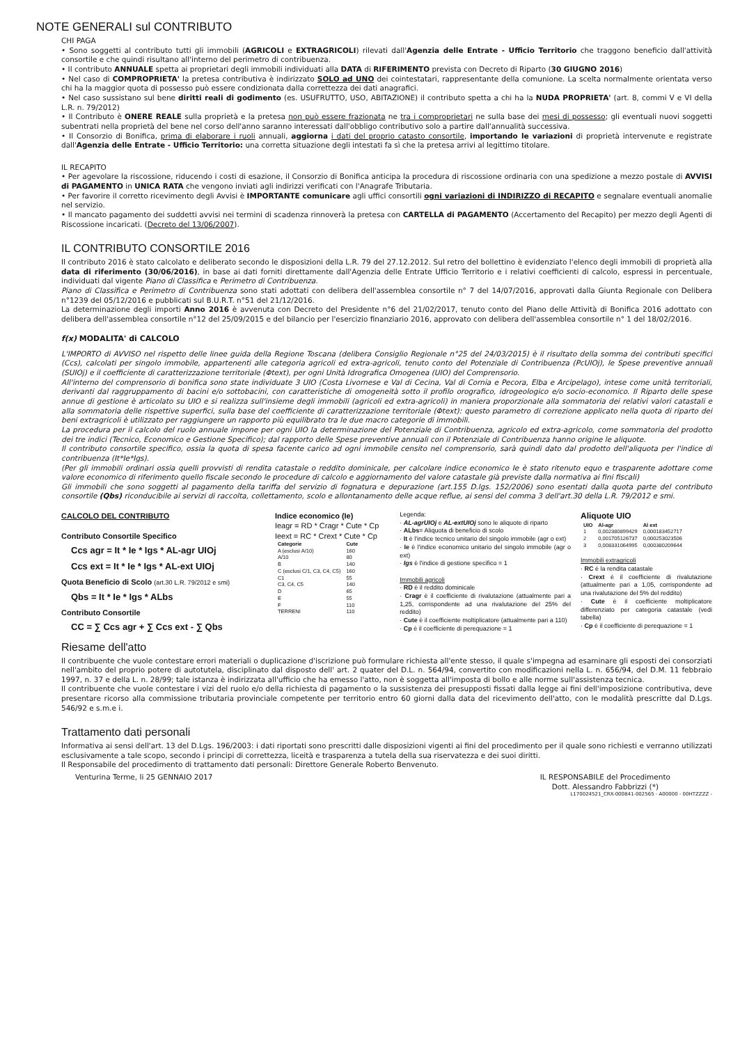NOTE GENERALI sul CONTRIBUTO
CHI PAGA
• Sono soggetti al contributo tutti gli immobili (AGRICOLI e EXTRAGRICOLI) rilevati dall'Agenzia delle Entrate - Ufficio Territorio che traggono beneficio dall'attività consortile e che quindi risultano all'interno del perimetro di contribuenza.
• Il contributo ANNUALE spetta ai proprietari degli immobili individuati alla DATA di RIFERIMENTO prevista con Decreto di Riparto (30 GIUGNO 2016)
• Nel caso di COMPROPRIETA' la pretesa contributiva è indirizzato SOLO ad UNO dei cointestatari, rappresentante della comunione. La scelta normalmente orientata verso chi ha la maggior quota di possesso può essere condizionata dalla correttezza dei dati anagrafici.
• Nel caso sussistano sul bene diritti reali di godimento (es. USUFRUTTO, USO, ABITAZIONE) il contributo spetta a chi ha la NUDA PROPRIETA' (art. 8, commi V e VI della L.R. n. 79/2012)
• Il Contributo è ONERE REALE sulla proprietà e la pretesa non può essere frazionata ne tra i comproprietari ne sulla base dei mesi di possesso; gli eventuali nuovi soggetti subentrati nella proprietà del bene nel corso dell'anno saranno interessati dall'obbligo contributivo solo a partire dall'annualità successiva.
• Il Consorzio di Bonifica, prima di elaborare i ruoli annuali, aggiorna i dati del proprio catasto consortile, importando le variazioni di proprietà intervenute e registrate dall'Agenzia delle Entrate - Ufficio Territorio: una corretta situazione degli intestati fa sì che la pretesa arrivi al legittimo titolare.
IL RECAPITO
• Per agevolare la riscossione, riducendo i costi di esazione, il Consorzio di Bonifica anticipa la procedura di riscossione ordinaria con una spedizione a mezzo postale di AVVISI di PAGAMENTO in UNICA RATA che vengono inviati agli indirizzi verificati con l'Anagrafe Tributaria.
• Per favorire il corretto ricevimento degli Avvisi è IMPORTANTE comunicare agli uffici consortili ogni variazioni di INDIRIZZO di RECAPITO e segnalare eventuali anomalie nel servizio.
• Il mancato pagamento dei suddetti avvisi nei termini di scadenza rinnoverà la pretesa con CARTELLA di PAGAMENTO (Accertamento del Recapito) per mezzo degli Agenti di Riscossione incaricati. (Decreto del 13/06/2007).
IL CONTRIBUTO CONSORTILE 2016
Il contributo 2016 è stato calcolato e deliberato secondo le disposizioni della L.R. 79 del 27.12.2012. Sul retro del bollettino è evidenziato l'elenco degli immobili di proprietà alla data di riferimento (30/06/2016), in base ai dati forniti direttamente dall'Agenzia delle Entrate Ufficio Territorio e i relativi coefficienti di calcolo, espressi in percentuale, individuati dal vigente Piano di Classifica e Perimetro di Contribuenza.
Piano di Classifica e Perimetro di Contribuenza sono stati adottati con delibera dell'assemblea consortile n° 7 del 14/07/2016, approvati dalla Giunta Regionale con Delibera n°1239 del 05/12/2016 e pubblicati sul B.U.R.T. n°51 del 21/12/2016.
La determinazione degli importi Anno 2016 è avvenuta con Decreto del Presidente n°6 del 21/02/2017, tenuto conto del Piano delle Attività di Bonifica 2016 adottato con delibera dell'assemblea consortile n°12 del 25/09/2015 e del bilancio per l'esercizio finanziario 2016, approvato con delibera dell'assemblea consortile n° 1 del 18/02/2016.
f(x) MODALITA' di CALCOLO
L'IMPORTO di AVVISO nel rispetto delle linee guida della Regione Toscana (delibera Consiglio Regionale n°25 del 24/03/2015) è il risultato della somma dei contributi specifici (Ccs), calcolati per singolo immobile, appartenenti alle categoria agricoli ed extra-agricoli, tenuto conto del Potenziale di Contribuenza (PcUIOj), le Spese preventive annuali (SUIOj) e il coefficiente di caratterizzazione territoriale (Φtext), per ogni Unità Idrografica Omogenea (UIO) del Comprensorio.
All'interno del comprensorio di bonifica sono state individuate 3 UIO (Costa Livornese e Val di Cecina, Val di Cornia e Pecora, Elba e Arcipelago), intese come unità territoriali, derivanti dal raggruppamento di bacini e/o sottobacini, con caratteristiche di omogeneità sotto il profilo orografico, idrogeologico e/o socio-economico. Il Riparto delle spese annue di gestione è articolato su UIO e si realizza sull'insieme degli immobili (agricoli ed extra-agricoli) in maniera proporzionale alla sommatoria dei relativi valori catastali e alla sommatoria delle rispettive superfici, sulla base del coefficiente di caratterizzazione territoriale (Φtext): questo parametro di correzione applicato nella quota di riparto dei beni extragricoli è utilizzato per raggiungere un rapporto più equilibrato tra le due macro categorie di immobili.
La procedura per il calcolo del ruolo annuale impone per ogni UIO la determinazione del Potenziale di Contribuenza, agricolo ed extra-agricolo, come sommatoria del prodotto dei tre indici (Tecnico, Economico e Gestione Specifico); dal rapporto delle Spese preventive annuali con il Potenziale di Contribuenza hanno origine le aliquote.
Il contributo consortile specifico, ossia la quota di spesa facente carico ad ogni immobile censito nel comprensorio, sarà quindi dato dal prodotto dell'aliquota per l'indice di contribuenza (It*Ie*Igs).
(Per gli immobili ordinari ossia quelli provvisti di rendita catastale o reddito dominicale, per calcolare indice economico Ie è stato ritenuto equo e trasparente adottare come valore economico di riferimento quello fiscale secondo le procedure di calcolo e aggiornamento del valore catastale già previste dalla normativa ai fini fiscali)
Gli immobili che sono soggetti al pagamento della tariffa del servizio di fognatura e depurazione (art.155 D.lgs. 152/2006) sono esentati dalla quota parte del contributo consortile (Qbs) riconducibile ai servizi di raccolta, collettamento, scolo e allontanamento delle acque reflue, ai sensi del comma 3 dell'art.30 della L.R. 79/2012 e smi.
CALCOLO DEL CONTRIBUTO
Contributo Consortile Specifico
Ccs agr = It * Ie * Igs * AL-agr UIOj
Ccs ext = It * Ie * Igs * AL-ext UIOj
Quota Beneficio di Scolo (art.30 L.R. 79/2012 e smi)
Qbs = It * Ie * Igs * ALbs
Contributo Consortile
CC = ∑ Ccs agr + ∑ Ccs ext - ∑ Qbs
Indice economico (Ie)
Ieagr = RD * Cragr * Cute * Cp
Ieext = RC * Crext * Cute * Cp
| Categorie | Cute |
| --- | --- |
| A (esclusi A/10) | 160 |
| A/10 | 80 |
| B | 140 |
| C (esclusi C/1, C3, C4, C5) | 160 |
| C1 | 55 |
| C3, C4, C5 | 140 |
| D | 65 |
| E | 55 |
| F | 110 |
| TERRENI | 110 |
Legenda:
· AL-agrUIOj e AL-extUIOj sono le aliquote di riparto
· ALbs= Aliquota di beneficio di scolo
· It è l'indice tecnico unitario del singolo immobile (agr o ext)
· Ie è l'indice economico unitario del singolo immobile (agr o ext)
· Igs è l'indice di gestione specifico = 1
Immobili agricoli
· RD è il reddito dominicale
· Cragr è il coefficiente di rivalutazione (attualmente pari a 1,25, corrispondente ad una rivalutazione del 25% del reddito)
· Cute è il coefficiente moltiplicatore (attualmente pari a 110)
· Cp è il coefficiente di perequazione = 1
Aliquote UIO
| UIO | Al-agr | Al ext |
| --- | --- | --- |
| 1 | 0,002380899429 | 0,000183452717 |
| 2 | 0,001705126737 | 0,000253023506 |
| 3 | 0,008331064995 | 0,000380209644 |
Immobili extragricoli
· RC è la rendita catastale
· Crext è il coefficiente di rivalutazione (attualmente pari a 1,05, corrispondente ad una rivalutazione del 5% del reddito)
· Cute è il coefficiente moltiplicatore differenziato per categoria catastale (vedi tabella)
· Cp è il coefficiente di perequazione = 1
Riesame dell'atto
Il contribuente che vuole contestare errori materiali o duplicazione d'iscrizione può formulare richiesta all'ente stesso, il quale s'impegna ad esaminare gli esposti dei consorziati nell'ambito del proprio potere di autotutela, disciplinato dal disposto dell' art. 2 quater del D.L. n. 564/94, convertito con modificazioni nella L. n. 656/94, del D.M. 11 febbraio 1997, n. 37 e della L. n. 28/99; tale istanza è indirizzata all'ufficio che ha emesso l'atto, non è soggetta all'imposta di bollo e alle norme sull'assistenza tecnica.
Il contribuente che vuole contestare i vizi del ruolo e/o della richiesta di pagamento o la sussistenza dei presupposti fissati dalla legge ai fini dell'imposizione contributiva, deve presentare ricorso alla commissione tributaria provinciale competente per territorio entro 60 giorni dalla data del ricevimento dell'atto, con le modalità prescritte dal D.Lgs. 546/92 e s.m.e i.
Trattamento dati personali
Informativa ai sensi dell'art. 13 del D.Lgs. 196/2003: i dati riportati sono prescritti dalle disposizioni vigenti ai fini del procedimento per il quale sono richiesti e verranno utilizzati esclusivamente a tale scopo, secondo i principi di correttezza, liceità e trasparenza a tutela della sua riservatezza e dei suoi diritti.
Il Responsabile del procedimento di trattamento dati personali: Direttore Generale Roberto Benvenuto.
Venturina Terme, li 25 GENNAIO 2017
IL RESPONSABILE del Procedimento
Dott. Alessandro Fabbrizzi (*)
L170024521_CRX-000841-002565 - A00000 - 00HTZZZZ -